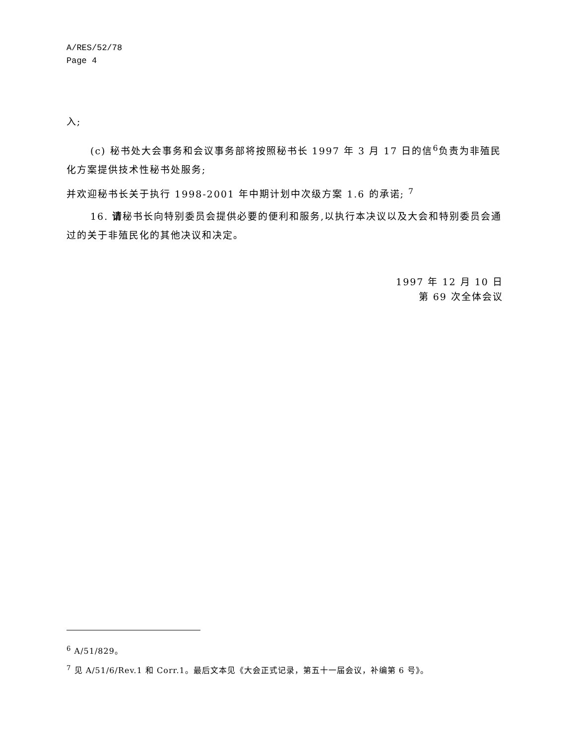A/RES/52/78
Page 4
入;
(c) 秘书处大会事务和会议事务部将按照秘书长 1997 年 3 月 17 日的信<sup>6</sup>负责为非殖民化方案提供技术性秘书处服务;
并欢迎秘书长关于执行 1998-2001 年中期计划中次级方案 1.6 的承诺; <sup>7</sup>
16. 请秘书长向特别委员会提供必要的便利和服务,以执行本决议以及大会和特别委员会通过的关于非殖民化的其他决议和决定。
1997 年 12 月 10 日
第 69 次全体会议
<sup>6</sup> A/51/829。
<sup>7</sup> 见 A/51/6/Rev.1 和 Corr.1。最后文本见《大会正式记录，第五十一届会议，补编第 6 号》。